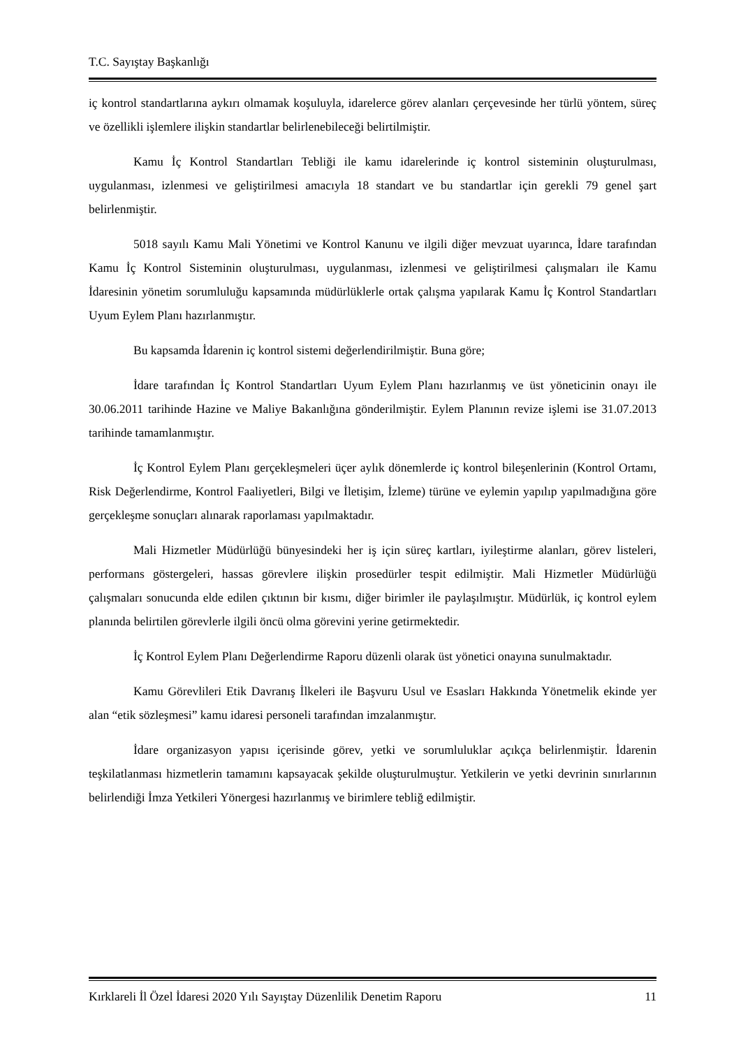T.C. Sayıştay Başkanlığı
iç kontrol standartlarına aykırı olmamak koşuluyla, idarelerce görev alanları çerçevesinde her türlü yöntem, süreç ve özellikli işlemlere ilişkin standartlar belirlenebileceği belirtilmiştir.
Kamu İç Kontrol Standartları Tebliği ile kamu idarelerinde iç kontrol sisteminin oluşturulması, uygulanması, izlenmesi ve geliştirilmesi amacıyla 18 standart ve bu standartlar için gerekli 79 genel şart belirlenmiştir.
5018 sayılı Kamu Mali Yönetimi ve Kontrol Kanunu ve ilgili diğer mevzuat uyarınca, İdare tarafından Kamu İç Kontrol Sisteminin oluşturulması, uygulanması, izlenmesi ve geliştirilmesi çalışmaları ile Kamu İdaresinin yönetim sorumluluğu kapsamında müdürlüklerle ortak çalışma yapılarak Kamu İç Kontrol Standartları Uyum Eylem Planı hazırlanmıştır.
Bu kapsamda İdarenin iç kontrol sistemi değerlendirilmiştir. Buna göre;
İdare tarafından İç Kontrol Standartları Uyum Eylem Planı hazırlanmış ve üst yöneticinin onayı ile 30.06.2011 tarihinde Hazine ve Maliye Bakanlığına gönderilmiştir. Eylem Planının revize işlemi ise 31.07.2013 tarihinde tamamlanmıştır.
İç Kontrol Eylem Planı gerçekleşmeleri üçer aylık dönemlerde iç kontrol bileşenlerinin (Kontrol Ortamı, Risk Değerlendirme, Kontrol Faaliyetleri, Bilgi ve İletişim, İzleme) türüne ve eylemin yapılıp yapılmadığına göre gerçekleşme sonuçları alınarak raporlaması yapılmaktadır.
Mali Hizmetler Müdürlüğü bünyesindeki her iş için süreç kartları, iyileştirme alanları, görev listeleri, performans göstergeleri, hassas görevlere ilişkin prosedürler tespit edilmiştir. Mali Hizmetler Müdürlüğü çalışmaları sonucunda elde edilen çıktının bir kısmı, diğer birimler ile paylaşılmıştır. Müdürlük, iç kontrol eylem planında belirtilen görevlerle ilgili öncü olma görevini yerine getirmektedir.
İç Kontrol Eylem Planı Değerlendirme Raporu düzenli olarak üst yönetici onayına sunulmaktadır.
Kamu Görevlileri Etik Davranış İlkeleri ile Başvuru Usul ve Esasları Hakkında Yönetmelik ekinde yer alan “etik sözleşmesi” kamu idaresi personeli tarafından imzalanmıştır.
İdare organizasyon yapısı içerisinde görev, yetki ve sorumluluklar açıkça belirlenmiştir. İdarenin teşkilatlanması hizmetlerin tamamını kapsayacak şekilde oluşturulmuştur. Yetkilerin ve yetki devrinin sınırlarının belirlendiği İmza Yetkileri Yönergesi hazırlanmış ve birimlere tebliğ edilmiştir.
Kırklareli İl Özel İdaresi 2020 Yılı Sayıştay Düzenlilik Denetim Raporu 11